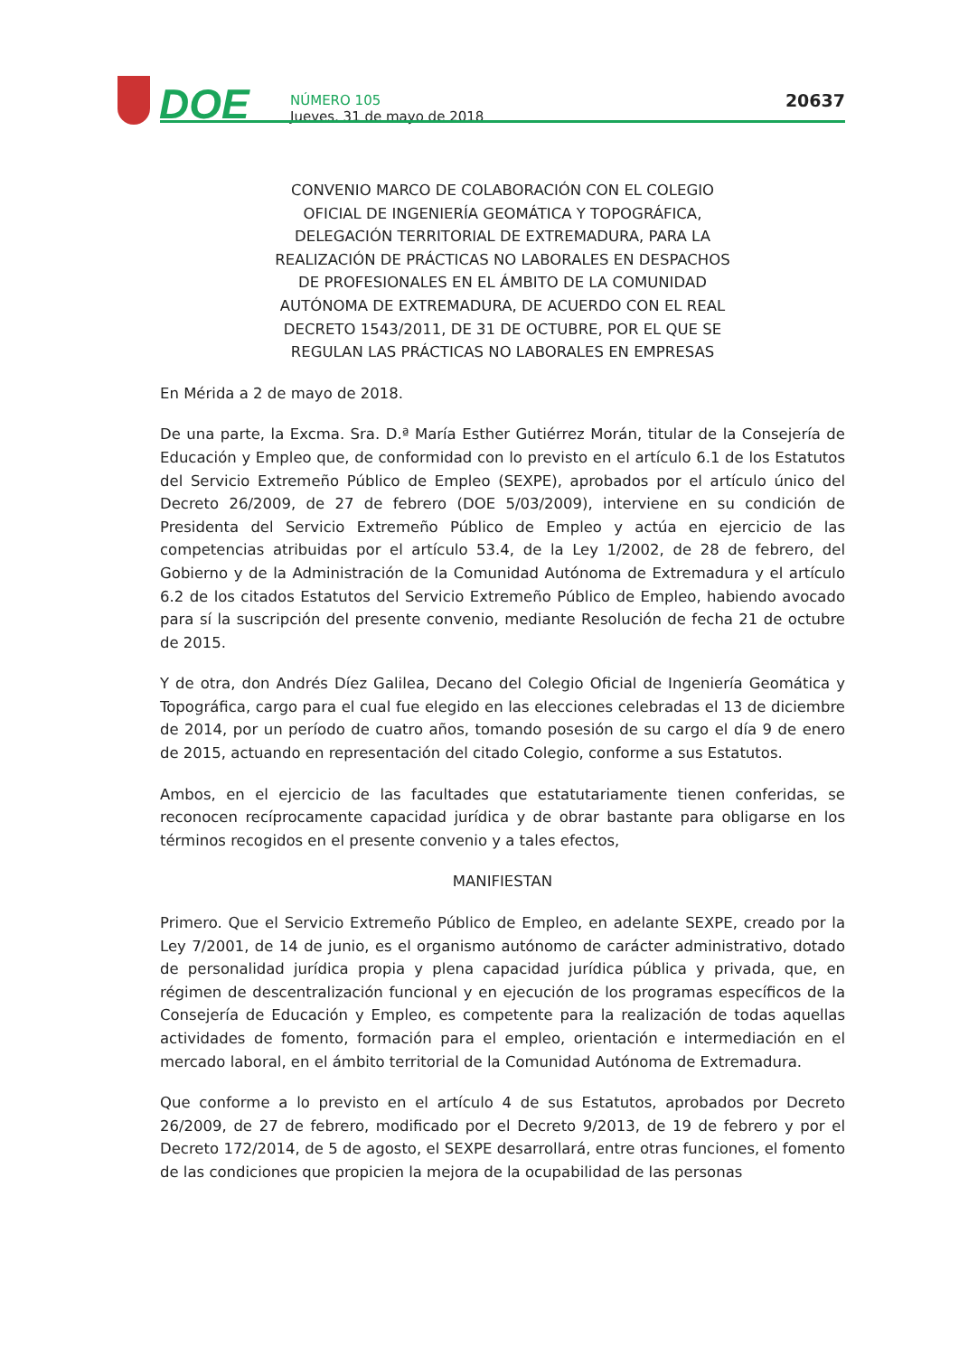DOE
NÚMERO 105
Jueves, 31 de mayo de 2018
20637
CONVENIO MARCO DE COLABORACIÓN CON EL COLEGIO OFICIAL DE INGENIERÍA GEOMÁTICA Y TOPOGRÁFICA, DELEGACIÓN TERRITORIAL DE EXTREMADURA, PARA LA REALIZACIÓN DE PRÁCTICAS NO LABORALES EN DESPACHOS DE PROFESIONALES EN EL ÁMBITO DE LA COMUNIDAD AUTÓNOMA DE EXTREMADURA, DE ACUERDO CON EL REAL DECRETO 1543/2011, DE 31 DE OCTUBRE, POR EL QUE SE REGULAN LAS PRÁCTICAS NO LABORALES EN EMPRESAS
En Mérida a 2 de mayo de 2018.
De una parte, la Excma. Sra. D.ª María Esther Gutiérrez Morán, titular de la Consejería de Educación y Empleo que, de conformidad con lo previsto en el artículo 6.1 de los Estatutos del Servicio Extremeño Público de Empleo (SEXPE), aprobados por el artículo único del Decreto 26/2009, de 27 de febrero (DOE 5/03/2009), interviene en su condición de Presidenta del Servicio Extremeño Público de Empleo y actúa en ejercicio de las competencias atribuidas por el artículo 53.4, de la Ley 1/2002, de 28 de febrero, del Gobierno y de la Administración de la Comunidad Autónoma de Extremadura y el artículo 6.2 de los citados Estatutos del Servicio Extremeño Público de Empleo, habiendo avocado para sí la suscripción del presente convenio, mediante Resolución de fecha 21 de octubre de 2015.
Y de otra, don Andrés Díez Galilea, Decano del Colegio Oficial de Ingeniería Geomática y Topográfica, cargo para el cual fue elegido en las elecciones celebradas el 13 de diciembre de 2014, por un período de cuatro años, tomando posesión de su cargo el día 9 de enero de 2015, actuando en representación del citado Colegio, conforme a sus Estatutos.
Ambos, en el ejercicio de las facultades que estatutariamente tienen conferidas, se reconocen recíprocamente capacidad jurídica y de obrar bastante para obligarse en los términos recogidos en el presente convenio y a tales efectos,
MANIFIESTAN
Primero. Que el Servicio Extremeño Público de Empleo, en adelante SEXPE, creado por la Ley 7/2001, de 14 de junio, es el organismo autónomo de carácter administrativo, dotado de personalidad jurídica propia y plena capacidad jurídica pública y privada, que, en régimen de descentralización funcional y en ejecución de los programas específicos de la Consejería de Educación y Empleo, es competente para la realización de todas aquellas actividades de fomento, formación para el empleo, orientación e intermediación en el mercado laboral, en el ámbito territorial de la Comunidad Autónoma de Extremadura.
Que conforme a lo previsto en el artículo 4 de sus Estatutos, aprobados por Decreto 26/2009, de 27 de febrero, modificado por el Decreto 9/2013, de 19 de febrero y por el Decreto 172/2014, de 5 de agosto, el SEXPE desarrollará, entre otras funciones, el fomento de las condiciones que propicien la mejora de la ocupabilidad de las personas